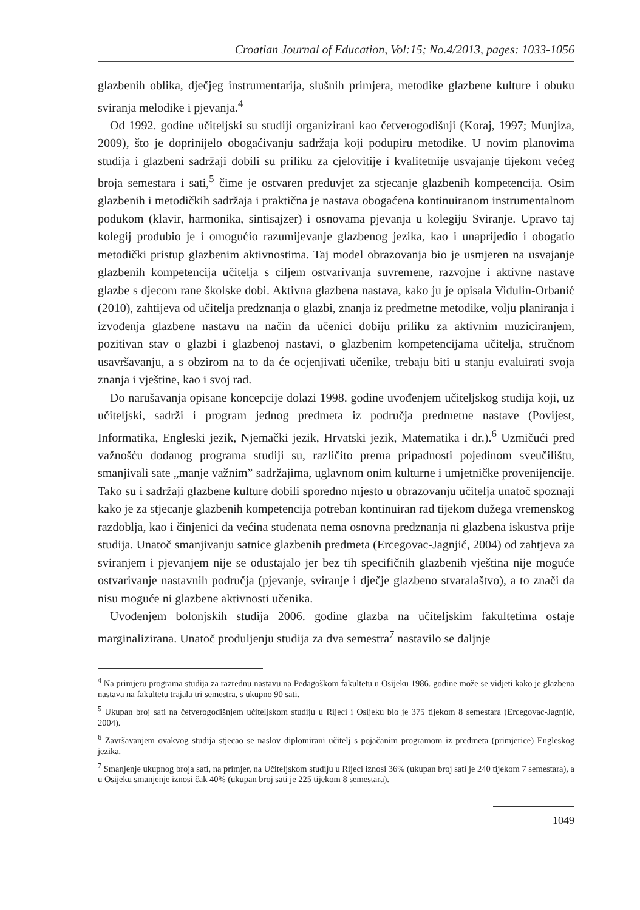Croatian Journal of Education, Vol:15; No.4/2013, pages: 1033-1056
glazbenih oblika, dječjeg instrumentarija, slušnih primjera, metodike glazbene kulture i obuku sviranja melodike i pjevanja.<sup>4</sup>
Od 1992. godine učiteljski su studiji organizirani kao četverogodišnji (Koraj, 1997; Munjiza, 2009), što je doprinijelo obogaćivanju sadržaja koji podupiru metodike. U novim planovima studija i glazbeni sadržaji dobili su priliku za cjelovitije i kvalitetnije usvajanje tijekom većeg broja semestara i sati,<sup>5</sup> čime je ostvaren preduvjet za stjecanje glazbenih kompetencija. Osim glazbenih i metodičkih sadržaja i praktična je nastava obogaćena kontinuiranom instrumentalnom podukom (klavir, harmonika, sintisajzer) i osnovama pjevanja u kolegiju Sviranje. Upravo taj kolegij produbio je i omogućio razumijevanje glazbenog jezika, kao i unaprijedio i obogatio metodički pristup glazbenim aktivnostima. Taj model obrazovanja bio je usmjeren na usvajanje glazbenih kompetencija učitelja s ciljem ostvarivanja suvremene, razvojne i aktivne nastave glazbe s djecom rane školske dobi. Aktivna glazbena nastava, kako ju je opisala Vidulin-Orbanić (2010), zahtijeva od učitelja predznanja o glazbi, znanja iz predmetne metodike, volju planiranja i izvođenja glazbene nastavu na način da učenici dobiju priliku za aktivnim muziciranjem, pozitivan stav o glazbi i glazbenoj nastavi, o glazbenim kompetencijama učitelja, stručnom usavršavanju, a s obzirom na to da će ocjenjivati učenike, trebaju biti u stanju evaluirati svoja znanja i vještine, kao i svoj rad.
Do narušavanja opisane koncepcije dolazi 1998. godine uvođenjem učiteljskog studija koji, uz učiteljski, sadrži i program jednog predmeta iz područja predmetne nastave (Povijest, Informatika, Engleski jezik, Njemački jezik, Hrvatski jezik, Matematika i dr.).<sup>6</sup> Uzmičući pred važnošću dodanog programa studiji su, različito prema pripadnosti pojedinom sveučilištu, smanjivali sate „manje važnim” sadržajima, uglavnom onim kulturne i umjetničke provenijencije. Tako su i sadržaji glazbene kulture dobili sporedno mjesto u obrazovanju učitelja unatoč spoznaji kako je za stjecanje glazbenih kompetencija potreban kontinuiran rad tijekom dužega vremenskog razdoblja, kao i činjenici da većina studenata nema osnovna predznanja ni glazbena iskustva prije studija. Unatoč smanjivanju satnice glazbenih predmeta (Ercegovac-Jagnjić, 2004) od zahtjeva za sviranjem i pjevanjem nije se odustajalo jer bez tih specifičnih glazbenih vještina nije moguće ostvarivanje nastavnih područja (pjevanje, sviranje i dječje glazbeno stvaralaštvo), a to znači da nisu moguće ni glazbene aktivnosti učenika.
Uvođenjem bolonjskih studija 2006. godine glazba na učiteljskim fakultetima ostaje marginalizirana. Unatoč produljenju studija za dva semestra<sup>7</sup> nastavilo se daljnje
<sup>4</sup> Na primjeru programa studija za razrednu nastavu na Pedagoškom fakultetu u Osijeku 1986. godine može se vidjeti kako je glazbena nastava na fakultetu trajala tri semestra, s ukupno 90 sati.
<sup>5</sup> Ukupan broj sati na četverogodišnjem učiteljskom studiju u Rijeci i Osijeku bio je 375 tijekom 8 semestara (Ercegovac-Jagnjić, 2004).
<sup>6</sup> Završavanjem ovakvog studija stjecao se naslov diplomirani učitelj s pojačanim programom iz predmeta (primjerice) Engleskog jezika.
<sup>7</sup> Smanjenje ukupnog broja sati, na primjer, na Učiteljskom studiju u Rijeci iznosi 36% (ukupan broj sati je 240 tijekom 7 semestara), a u Osijeku smanjenje iznosi čak 40% (ukupan broj sati je 225 tijekom 8 semestara).
1049